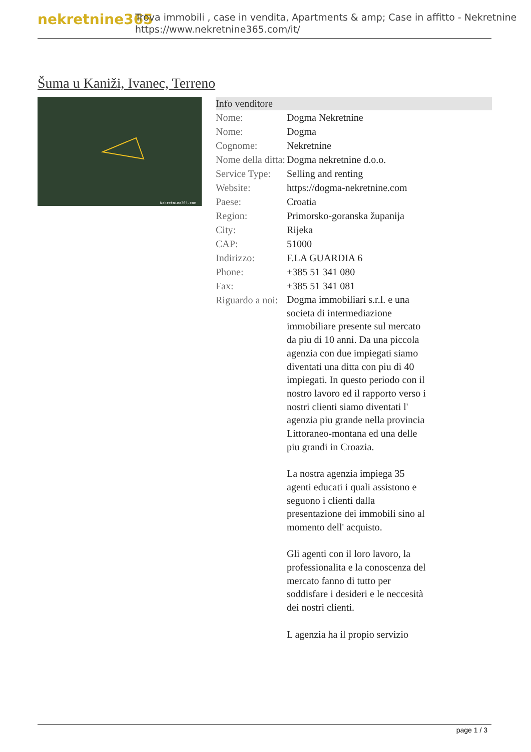nekretnine365
Trova immobili , case in vendita, Apartments & amp; Case in affitto - Nekretnine
https://www.nekretnine365.com/it/
Šuma u Kaniži, Ivanec, Terreno
Nekretnine365.com
Info venditore
| Nome: | Dogma Nekretnine |
| Nome: | Dogma |
| Cognome: | Nekretnine |
| Nome della ditta: | Dogma nekretnine d.o.o. |
| Service Type: | Selling and renting |
| Website: | https://dogma-nekretnine.com |
| Paese: | Croatia |
| Region: | Primorsko-goranska županija |
| City: | Rijeka |
| CAP: | 51000 |
| Indirizzo: | F.LA GUARDIA 6 |
| Phone: | +385 51 341 080 |
| Fax: | +385 51 341 081 |
| Riguardo a noi: | Dogma immobiliari s.r.l. e una societa di intermediazione immobiliare presente sul mercato da piu di 10 anni. Da una piccola agenzia con due impiegati siamo diventati una ditta con piu di 40 impiegati. In questo periodo con il nostro lavoro ed il rapporto verso i nostri clienti siamo diventati l' agenzia piu grande nella provincia Littoraneo-montana ed una delle piu grandi in Croazia. La nostra agenzia impiega 35 agenti educati i quali assistono e seguono i clienti dalla presentazione dei immobili sino al momento dell' acquisto. Gli agenti con il loro lavoro, la professionalita e la conoscenza del mercato fanno di tutto per soddisfare i desideri e le neccesità dei nostri clienti. L agenzia ha il propio servizio |
page 1 / 3